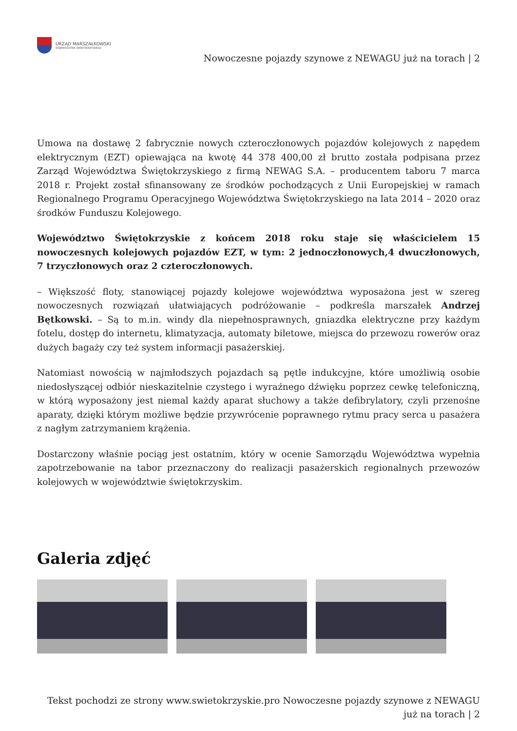URZĄD MARSZAŁKOWSKI
WOJEWÓDZTWA ŚWIĘTOKRZYSKIEGO
Nowoczesne pojazdy szynowe z NEWAGU już na torach | 2
Umowa na dostawę 2 fabrycznie nowych czteroczłonowych pojazdów kolejowych z napędem elektrycznym (EZT) opiewająca na kwotę 44 378 400,00 zł brutto została podpisana przez Zarząd Województwa Świętokrzyskiego z firmą NEWAG S.A. – producentem taboru 7 marca 2018 r. Projekt został sfinansowany ze środków pochodzących z Unii Europejskiej w ramach Regionalnego Programu Operacyjnego Województwa Świętokrzyskiego na lata 2014 – 2020 oraz środków Funduszu Kolejowego.
Województwo Świętokrzyskie z końcem 2018 roku staje się właścicielem 15 nowoczesnych kolejowych pojazdów EZT, w tym: 2 jednoczłonowych,4 dwuczłonowych, 7 trzyczłonowych oraz 2 czteroczłonowych.
– Większość floty, stanowiącej pojazdy kolejowe województwa wyposażona jest w szereg nowoczesnych rozwiązań ułatwiających podróżowanie – podkreśla marszałek Andrzej Bętkowski. – Są to m.in. windy dla niepełnosprawnych, gniazdka elektryczne przy każdym fotelu, dostęp do internetu, klimatyzacja, automaty biletowe, miejsca do przewozu rowerów oraz dużych bagaży czy też system informacji pasażerskiej.
Natomiast nowością w najmłodszych pojazdach są pętle indukcyjne, które umożliwią osobie niedosłyszącej odbiór nieskazitelnie czystego i wyraźnego dźwięku poprzez cewkę telefoniczną, w którą wyposażony jest niemal każdy aparat słuchowy a także defibrylatory, czyli przenośne aparaty, dzięki którym możliwe będzie przywrócenie poprawnego rytmu pracy serca u pasażera z nagłym zatrzymaniem krążenia.
Dostarczony właśnie pociąg jest ostatnim, który w ocenie Samorządu Województwa wypełnia zapotrzebowanie na tabor przeznaczony do realizacji pasażerskich regionalnych przewozów kolejowych w województwie świętokrzyskim.
Galeria zdjęć
Tekst pochodzi ze strony www.swietokrzyskie.pro Nowoczesne pojazdy szynowe z NEWAGU
już na torach | 2